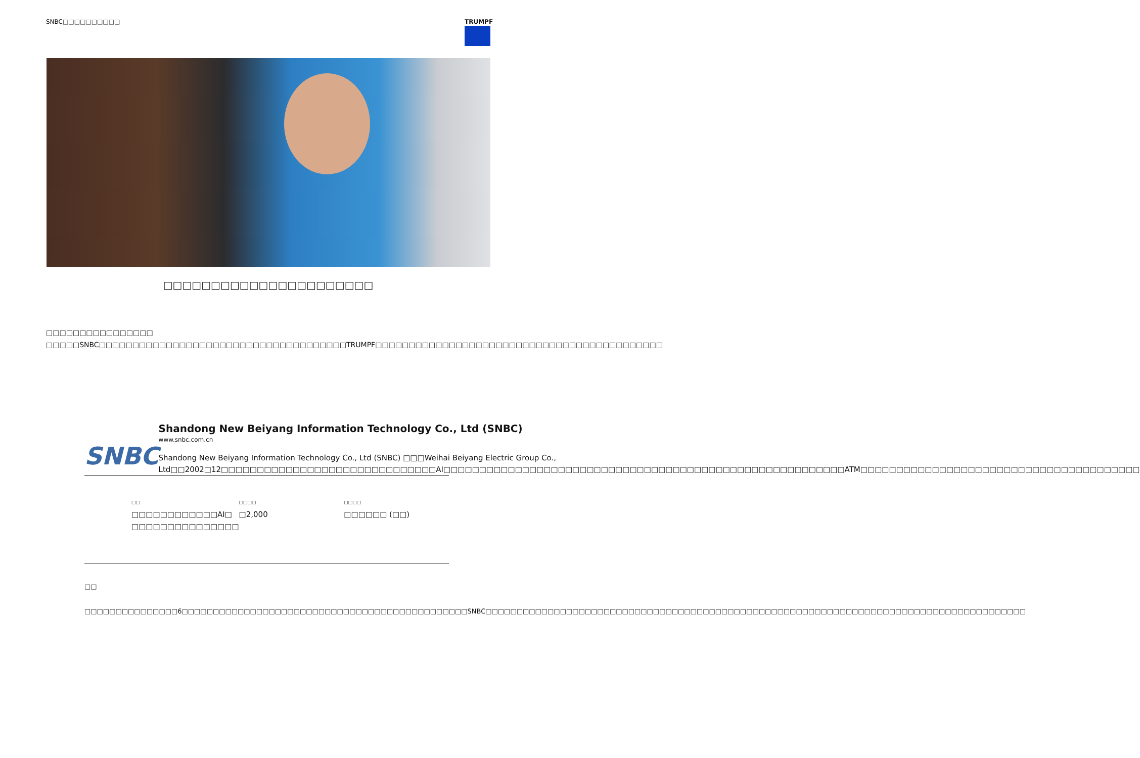SNBC□□□□□□□□□□ TRUMPF
□□□□□□□□□□□□□□□□□□□□□□
□□□□□□□□□□□□□□□□ □□□□□SNBC□□□□□□□□□□□□□□□□□□□□□□□□□□□□□□□□□□□□□TRUMPF□□□□□□□□□□□□□□□□□□□□□□□□□□□□□□□□□□□□□□□□□□□
SNBC
Shandong New Beiyang Information Technology Co., Ltd (SNBC)
www.snbc.com.cn
Shandong New Beiyang Information Technology Co., Ltd (SNBC) □□□Weihai Beiyang Electric Group Co., Ltd□□2002□12□□□□□□□□□□□□□□□□□□□□□□□□□□□□□□AI□□□□□□□□□□□□□□□□□□□□□□□□□□□□□□□□□□□□□□□□□□□□□□□□□□□□□□□□ATM□□□□□□□□□□□□□□□□□□□□□□□□□□□□□□□□□□□□□□□
□□
□□□□□□□□□□□□AI□ □□□□□□□□□□□□□□□
□□□□
□2,000
□□□□
□□□□□□ (□□)
□□
□□□□□□□□□□□□□□□6□□□□□□□□□□□□□□□□□□□□□□□□□□□□□□□□□□□□□□□□□□□□□□SNBC□□□□□□□□□□□□□□□□□□□□□□□□□□□□□□□□□□□□□□□□□□□□□□□□□□□□□□□□□□□□□□□□□□□□□□□□□□□□□□□□□□□□□□□